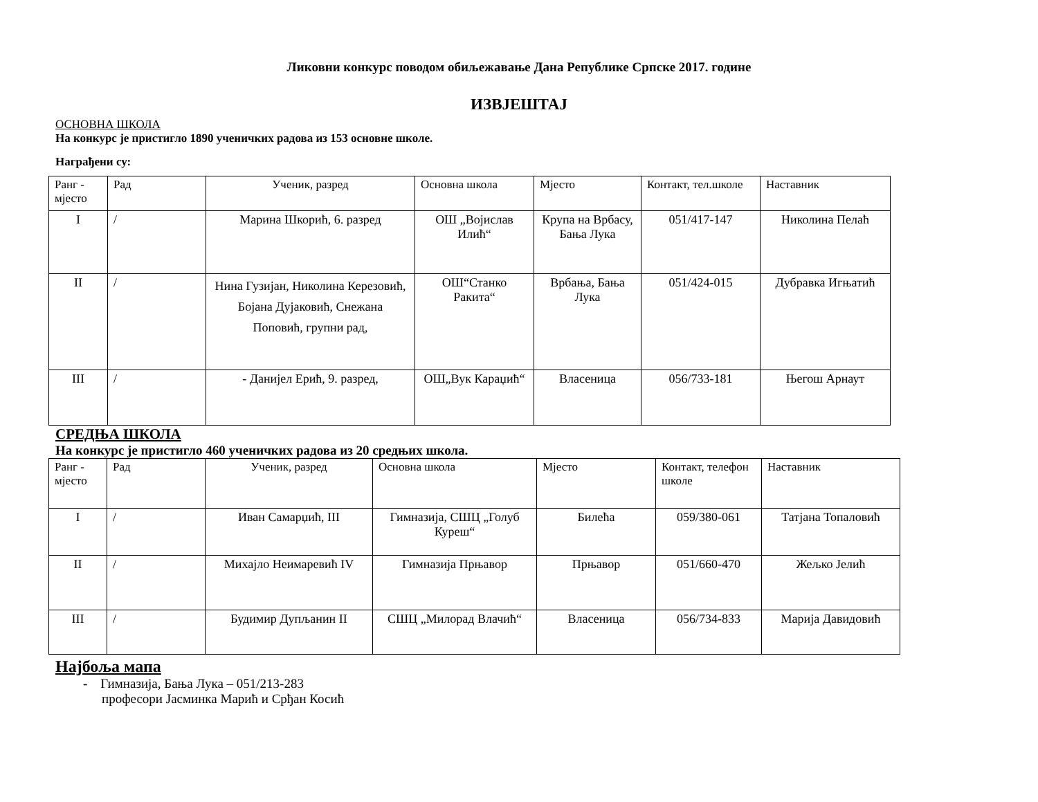Ликовни конкурс поводом обиљежавање Дана Републике Српске 2017. године
ИЗВЈЕШТАЈ
ОСНОВНА ШКОЛА
На конкурс је пристигло 1890 ученичких радова из 153 основне школе.
Награђени су:
| Ранг - мјесто | Рад | Ученик, разред | Основна школа | Мјесто | Контакт, тел.школе | Наставник |
| I | / | Марина Шкорић, 6. разред | ОШ „Војислав Илић“ | Крупа на Врбасу, Бања Лука | 051/417-147 | Николина Пелаћ |
| II | / | Нина Гузијан, Николина Керезовић, Бојана Дујаковић, Снежана Поповић, групни рад, | ОШ“Станко Ракита“ | Врбања, Бања Лука | 051/424-015 | Дубравка Игњатић |
| III | / | - Данијел Ерић, 9. разред, | ОШ„Вук Караџић“ | Власеница | 056/733-181 | Његош Арнаут |
СРЕДЊА ШКОЛА
На конкурс је пристигло 460 ученичких радова из 20 средњих школа.
| Ранг - мјесто | Рад | Ученик, разред | Основна школа | Мјесто | Контакт, телефон школе | Наставник |
| I | / | Иван Самарџић, III | Гимназија, СШЦ „Голуб Куреш“ | Билећа | 059/380-061 | Татјана Топаловић |
| II | / | Михајло Неимаревић IV | Гимназија Прњавор | Прњавор | 051/660-470 | Жељко Јелић |
| III | / | Будимир Дупљанин II | СШЦ „Милорад Влачић“ | Власеница | 056/734-833 | Марија Давидовић |
Најбоља мапа
- Гимназија, Бања Лука – 051/213-283
професори Јасминка Марић и Срђан Косић